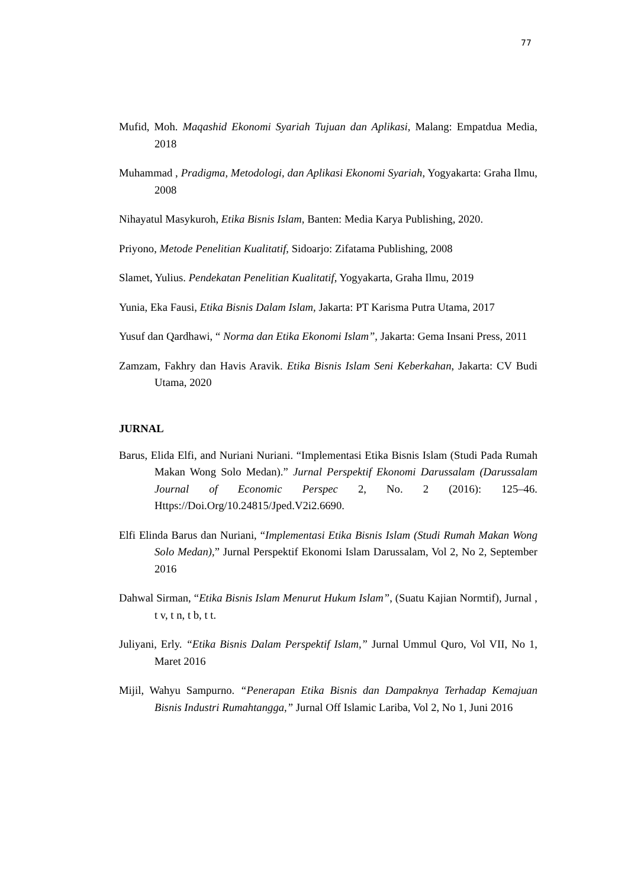77
Mufid, Moh. Maqashid Ekonomi Syariah Tujuan dan Aplikasi, Malang: Empatdua Media, 2018
Muhammad , Pradigma, Metodologi, dan Aplikasi Ekonomi Syariah, Yogyakarta: Graha Ilmu, 2008
Nihayatul Masykuroh, Etika Bisnis Islam, Banten: Media Karya Publishing, 2020.
Priyono, Metode Penelitian Kualitatif, Sidoarjo: Zifatama Publishing, 2008
Slamet, Yulius. Pendekatan Penelitian Kualitatif, Yogyakarta, Graha Ilmu, 2019
Yunia, Eka Fausi, Etika Bisnis Dalam Islam, Jakarta: PT Karisma Putra Utama, 2017
Yusuf dan Qardhawi, “ Norma dan Etika Ekonomi Islam”, Jakarta: Gema Insani Press, 2011
Zamzam, Fakhry dan Havis Aravik. Etika Bisnis Islam Seni Keberkahan, Jakarta: CV Budi Utama, 2020
JURNAL
Barus, Elida Elfi, and Nuriani Nuriani. “Implementasi Etika Bisnis Islam (Studi Pada Rumah Makan Wong Solo Medan).” Jurnal Perspektif Ekonomi Darussalam (Darussalam Journal of Economic Perspec 2, No. 2 (2016): 125–46. Https://Doi.Org/10.24815/Jped.V2i2.6690.
Elfi Elinda Barus dan Nuriani, “Implementasi Etika Bisnis Islam (Studi Rumah Makan Wong Solo Medan),” Jurnal Perspektif Ekonomi Islam Darussalam, Vol 2, No 2, September 2016
Dahwal Sirman, “Etika Bisnis Islam Menurut Hukum Islam”, (Suatu Kajian Normtif), Jurnal , t v, t n, t b, t t.
Juliyani, Erly. “Etika Bisnis Dalam Perspektif Islam,” Jurnal Ummul Quro, Vol VII, No 1, Maret 2016
Mijil, Wahyu Sampurno. “Penerapan Etika Bisnis dan Dampaknya Terhadap Kemajuan Bisnis Industri Rumahtangga,” Jurnal Off Islamic Lariba, Vol 2, No 1, Juni 2016